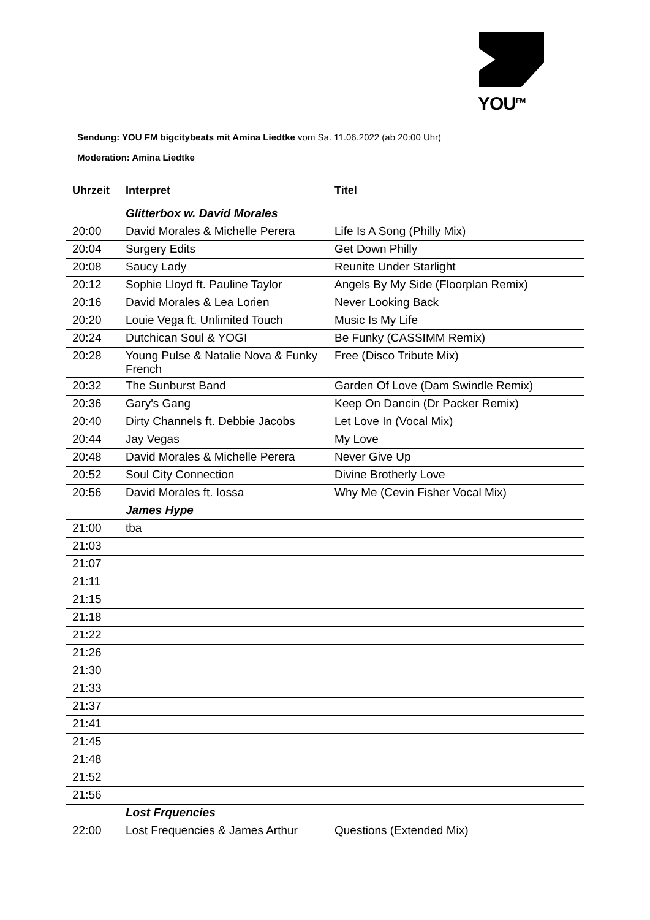YOU<sup>FM</sup>
Sendung: YOU FM bigcitybeats mit Amina Liedtke vom Sa. 11.06.2022 (ab 20:00 Uhr)
Moderation: Amina Liedtke
| Uhrzeit | Interpret | Titel |
| --- | --- | --- |
| | Glitterbox w. David Morales | |
| 20:00 | David Morales & Michelle Perera | Life Is A Song (Philly Mix) |
| 20:04 | Surgery Edits | Get Down Philly |
| 20:08 | Saucy Lady | Reunite Under Starlight |
| 20:12 | Sophie Lloyd ft. Pauline Taylor | Angels By My Side (Floorplan Remix) |
| 20:16 | David Morales & Lea Lorien | Never Looking Back |
| 20:20 | Louie Vega ft. Unlimited Touch | Music Is My Life |
| 20:24 | Dutchican Soul & YOGI | Be Funky (CASSIMM Remix) |
| 20:28 | Young Pulse & Natalie Nova & Funky French | Free (Disco Tribute Mix) |
| 20:32 | The Sunburst Band | Garden Of Love (Dam Swindle Remix) |
| 20:36 | Gary's Gang | Keep On Dancin (Dr Packer Remix) |
| 20:40 | Dirty Channels ft. Debbie Jacobs | Let Love In (Vocal Mix) |
| 20:44 | Jay Vegas | My Love |
| 20:48 | David Morales & Michelle Perera | Never Give Up |
| 20:52 | Soul City Connection | Divine Brotherly Love |
| 20:56 | David Morales ft. Iossa | Why Me (Cevin Fisher Vocal Mix) |
| | James Hype | |
| 21:00 | tba | |
| 21:03 | | |
| 21:07 | | |
| 21:11 | | |
| 21:15 | | |
| 21:18 | | |
| 21:22 | | |
| 21:26 | | |
| 21:30 | | |
| 21:33 | | |
| 21:37 | | |
| 21:41 | | |
| 21:45 | | |
| 21:48 | | |
| 21:52 | | |
| 21:56 | | |
| | Lost Frquencies | |
| 22:00 | Lost Frequencies & James Arthur | Questions (Extended Mix) |